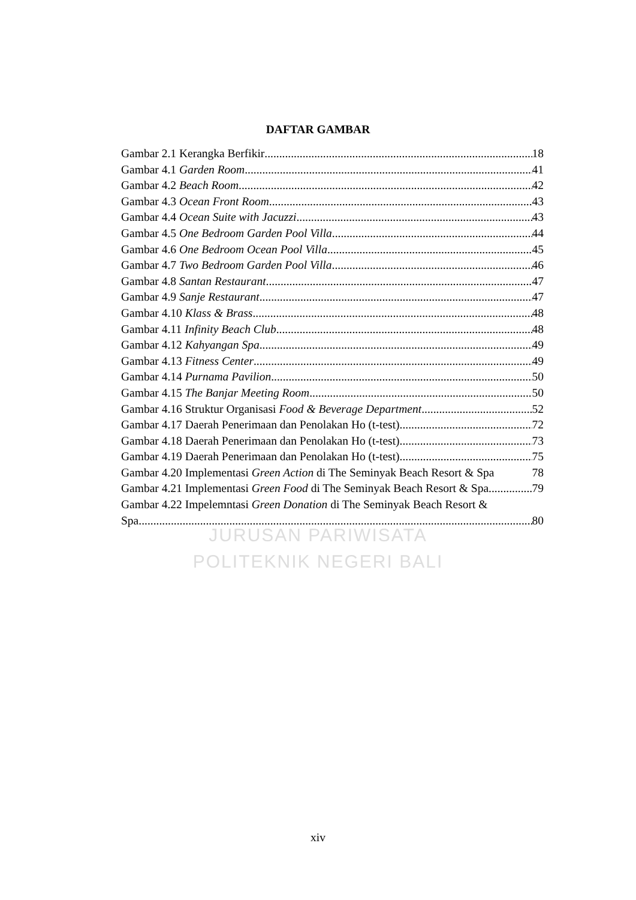DAFTAR GAMBAR
Gambar 2.1 Kerangka Berfikir 18
Gambar 4.1 Garden Room 41
Gambar 4.2 Beach Room 42
Gambar 4.3 Ocean Front Room 43
Gambar 4.4 Ocean Suite with Jacuzzi 43
Gambar 4.5 One Bedroom Garden Pool Villa 44
Gambar 4.6 One Bedroom Ocean Pool Villa 45
Gambar 4.7 Two Bedroom Garden Pool Villa 46
Gambar 4.8 Santan Restaurant 47
Gambar 4.9 Sanje Restaurant 47
Gambar 4.10 Klass & Brass 48
Gambar 4.11 Infinity Beach Club 48
Gambar 4.12 Kahyangan Spa 49
Gambar 4.13 Fitness Center 49
Gambar 4.14 Purnama Pavilion 50
Gambar 4.15 The Banjar Meeting Room 50
Gambar 4.16 Struktur Organisasi Food & Beverage Department 52
Gambar 4.17 Daerah Penerimaan dan Penolakan Ho (t-test) 72
Gambar 4.18 Daerah Penerimaan dan Penolakan Ho (t-test) 73
Gambar 4.19 Daerah Penerimaan dan Penolakan Ho (t-test) 75
Gambar 4.20 Implementasi Green Action di The Seminyak Beach Resort & Spa 78
Gambar 4.21 Implementasi Green Food di The Seminyak Beach Resort & Spa 79
Gambar 4.22 Impelemntasi Green Donation di The Seminyak Beach Resort &
Spa 80
JURUSAN PARIWISATA
POLITEKNIK NEGERI BALI
xiv